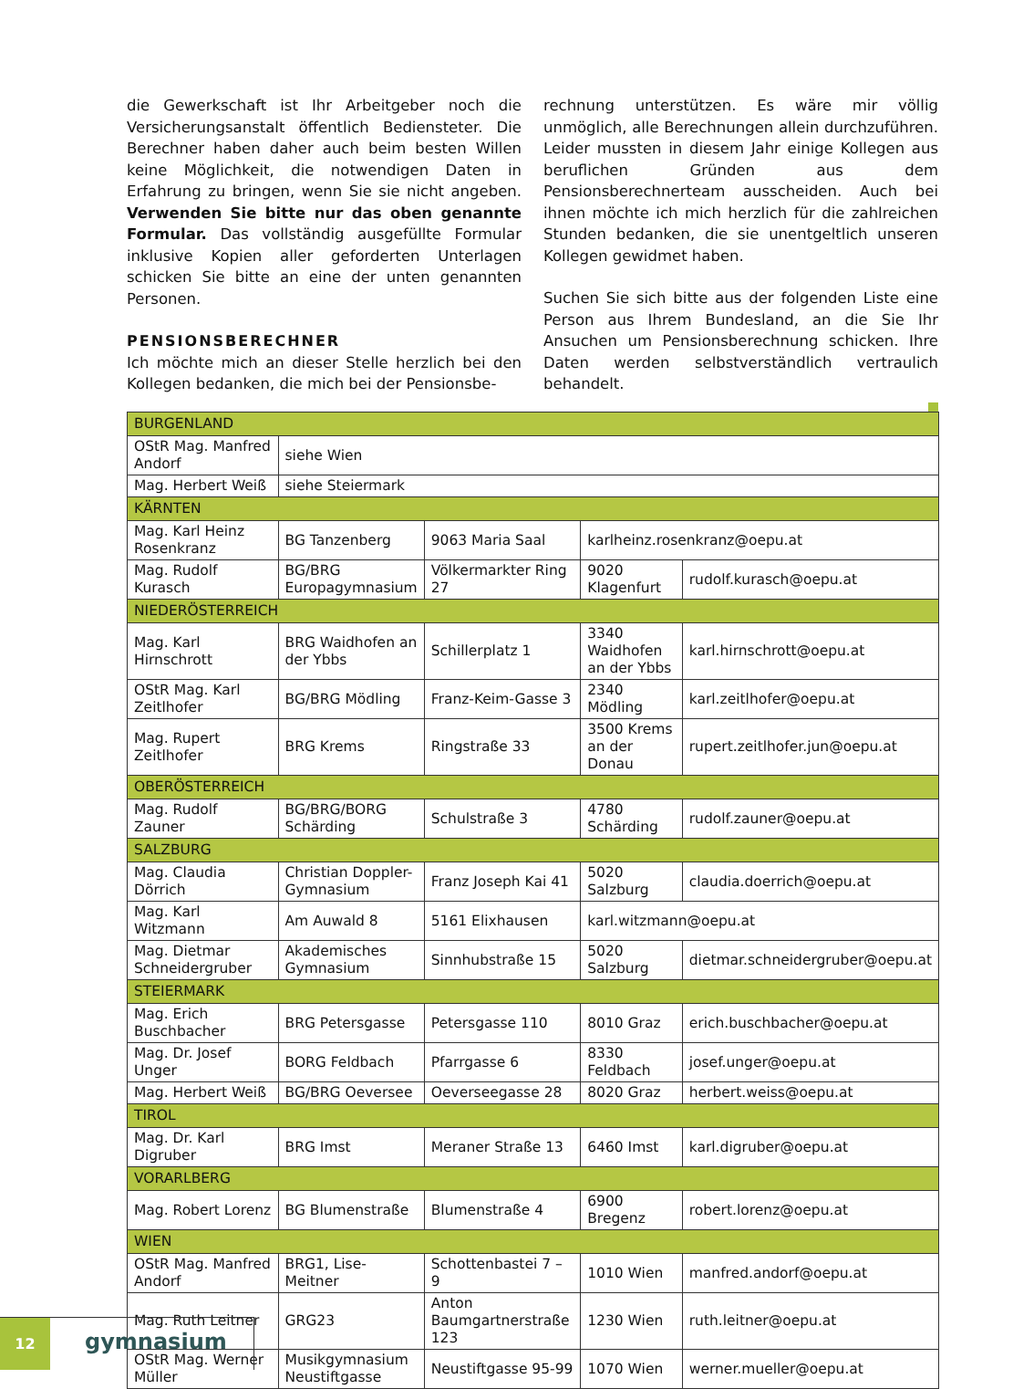die Gewerkschaft ist Ihr Arbeitgeber noch die Versicherungsanstalt öffentlich Bediensteter. Die Berechner haben daher auch beim besten Willen keine Möglichkeit, die notwendigen Daten in Erfahrung zu bringen, wenn Sie sie nicht angeben. Verwenden Sie bitte nur das oben genannte Formular. Das vollständig ausgefüllte Formular inklusive Kopien aller geforderten Unterlagen schicken Sie bitte an eine der unten genannten Personen.
PENSIONSBERECHNER
Ich möchte mich an dieser Stelle herzlich bei den Kollegen bedanken, die mich bei der Pensionsbe-
rechnung unterstützen. Es wäre mir völlig unmöglich, alle Berechnungen allein durchzuführen. Leider mussten in diesem Jahr einige Kollegen aus beruflichen Gründen aus dem Pensionsberechnerteam ausscheiden. Auch bei ihnen möchte ich mich herzlich für die zahlreichen Stunden bedanken, die sie unentgeltlich unseren Kollegen gewidmet haben.
Suchen Sie sich bitte aus der folgenden Liste eine Person aus Ihrem Bundesland, an die Sie Ihr Ansuchen um Pensionsberechnung schicken. Ihre Daten werden selbstverständlich vertraulich behandelt.
| BURGENLAND | | | | |
| OStR Mag. Manfred Andorf | siehe Wien | | | |
| Mag. Herbert Weiß | siehe Steiermark | | | |
| KÄRNTEN | | | | |
| Mag. Karl Heinz Rosenkranz | BG Tanzenberg | 9063 Maria Saal | karlheinz.rosenkranz@oepu.at | |
| Mag. Rudolf Kurasch | BG/BRG Europagymnasium | Völkermarkter Ring 27 | 9020 Klagenfurt | rudolf.kurasch@oepu.at |
| NIEDERÖSTERREICH | | | | |
| Mag. Karl Hirnschrott | BRG Waidhofen an der Ybbs | Schillerplatz 1 | 3340 Waidhofen an der Ybbs | karl.hirnschrott@oepu.at |
| OStR Mag. Karl Zeitlhofer | BG/BRG Mödling | Franz-Keim-Gasse 3 | 2340 Mödling | karl.zeitlhofer@oepu.at |
| Mag. Rupert Zeitlhofer | BRG Krems | Ringstraße 33 | 3500 Krems an der Donau | rupert.zeitlhofer.jun@oepu.at |
| OBERÖSTERREICH | | | | |
| Mag. Rudolf Zauner | BG/BRG/BORG Schärding | Schulstraße 3 | 4780 Schärding | rudolf.zauner@oepu.at |
| SALZBURG | | | | |
| Mag. Claudia Dörrich | Christian Doppler-Gymnasium | Franz Joseph Kai 41 | 5020 Salzburg | claudia.doerrich@oepu.at |
| Mag. Karl Witzmann | Am Auwald 8 | 5161 Elixhausen | karl.witzmann@oepu.at | |
| Mag. Dietmar Schneidergruber | Akademisches Gymnasium | Sinnhubstraße 15 | 5020 Salzburg | dietmar.schneidergruber@oepu.at |
| STEIERMARK | | | | |
| Mag. Erich Buschbacher | BRG Petersgasse | Petersgasse 110 | 8010 Graz | erich.buschbacher@oepu.at |
| Mag. Dr. Josef Unger | BORG Feldbach | Pfarrgasse 6 | 8330 Feldbach | josef.unger@oepu.at |
| Mag. Herbert Weiß | BG/BRG Oeversee | Oeverseegasse 28 | 8020 Graz | herbert.weiss@oepu.at |
| TIROL | | | | |
| Mag. Dr. Karl Digruber | BRG Imst | Meraner Straße 13 | 6460 Imst | karl.digruber@oepu.at |
| VORARLBERG | | | | |
| Mag. Robert Lorenz | BG Blumenstraße | Blumenstraße 4 | 6900 Bregenz | robert.lorenz@oepu.at |
| WIEN | | | | |
| OStR Mag. Manfred Andorf | BRG1, Lise-Meitner | Schottenbastei 7 – 9 | 1010 Wien | manfred.andorf@oepu.at |
| Mag. Ruth Leitner | GRG23 | Anton Baumgartnerstraße 123 | 1230 Wien | ruth.leitner@oepu.at |
| OStR Mag. Werner Müller | Musikgymnasium Neustiftgasse | Neustiftgasse 95-99 | 1070 Wien | werner.mueller@oepu.at |
12
gymnasium